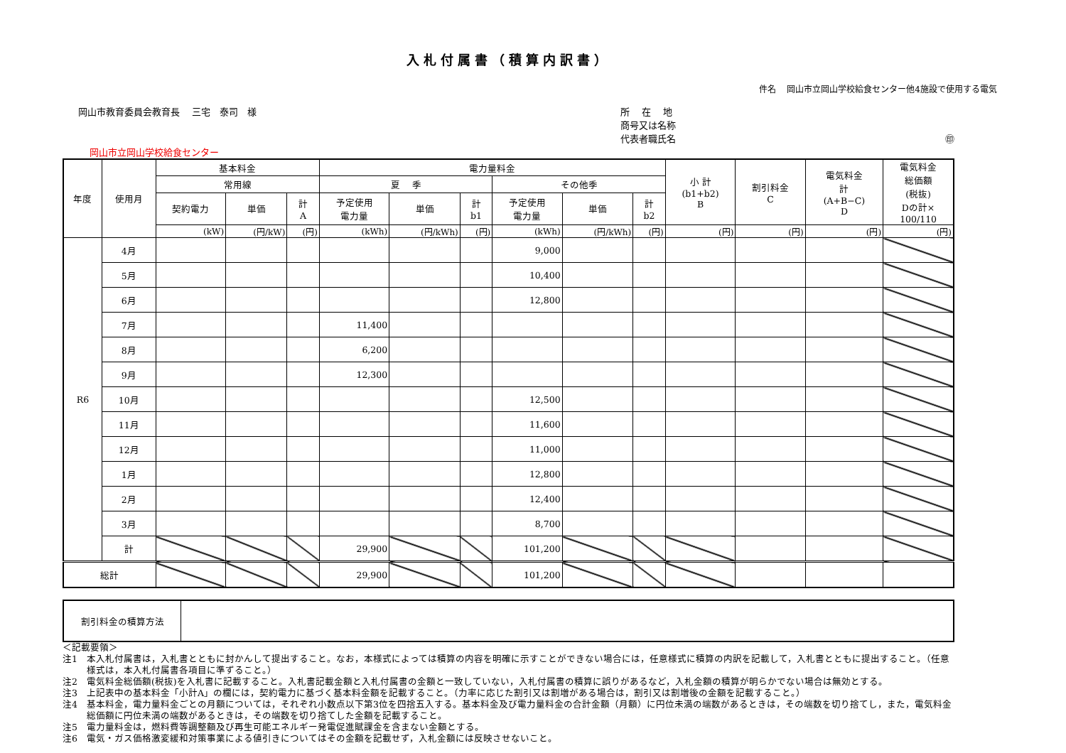入札付属書（積算内訳書）
件名　 岡山市立岡山学校給食センター他4施設で使用する電気
岡山市教育委員会教育長　 三宅　泰司　様
所　 在　 地
商号又は名称
代表者職氏名 ㊞
岡山市立岡山学校給食センター
| 年度 | 使用月 | 基本料金 | | | 電力量料金 | | | | | | 小 計 (b1+b2) B | 割引料金 C | 電気料金 計 (A+B−C) D | 電気料金 総価額 (税抜) Dの計× 100/110 |
| --- | --- | --- | --- | --- | --- | --- | --- | --- | --- | --- | --- | --- | --- | --- |
| | | 常用線 | | | 夏 季 | | | その他季 | | | | | | |
| | | 契約電力 | 単価 | 計 A | 予定使用 電力量 | 単価 | 計 b1 | 予定使用 電力量 | 単価 | 計 b2 | | | | |
| | | (kW) | (円/kW) | (円) | (kWh) | (円/kWh) | (円) | (kWh) | (円/kWh) | (円) | (円) | (円) | (円) | (円) |
| R6 | 4月 | | | | | | | 9,000 | | | | | | |
| | 5月 | | | | | | | 10,400 | | | | | | |
| | 6月 | | | | | | | 12,800 | | | | | | |
| | 7月 | | | | 11,400 | | | | | | | | | |
| | 8月 | | | | 6,200 | | | | | | | | | |
| | 9月 | | | | 12,300 | | | | | | | | | |
| | 10月 | | | | | | | 12,500 | | | | | | |
| | 11月 | | | | | | | 11,600 | | | | | | |
| | 12月 | | | | | | | 11,000 | | | | | | |
| | 1月 | | | | | | | 12,800 | | | | | | |
| | 2月 | | | | | | | 12,400 | | | | | | |
| | 3月 | | | | | | | 8,700 | | | | | | |
| | 計 | | | | 29,900 | | | 101,200 | | | | | | |
| 総計 | | | | | 29,900 | | | 101,200 | | | | | | |
| 割引料金の積算方法 | |
＜記載要領＞
注1　本入札付属書は，入札書とともに封かんして提出すること。なお，本様式によっては積算の内容を明確に示すことができない場合には，任意様式に積算の内訳を記載して，入札書とともに提出すること。（任意様式は，本入札付属書各項目に準ずること。）
注2　電気料金総価額(税抜)を入札書に記載すること。入札書記載金額と入札付属書の金額と一致していない，入札付属書の積算に誤りがあるなど，入札金額の積算が明らかでない場合は無効とする。
注3　上記表中の基本料金「小計A」の欄には，契約電力に基づく基本料金額を記載すること。（力率に応じた割引又は割増がある場合は，割引又は割増後の金額を記載すること。）
注4　基本料金，電力量料金ごとの月額については，それぞれ小数点以下第3位を四捨五入する。基本料金及び電力量料金の合計金額（月額）に円位未満の端数があるときは，その端数を切り捨てし，また，電気料金総価額に円位未満の端数があるときは，その端数を切り捨てした金額を記載すること。
注5　電力量料金は，燃料費等調整額及び再生可能エネルギー発電促進賦課金を含まない金額とする。
注6　電気・ガス価格激変緩和対策事業による値引きについてはその金額を記載せず，入札金額には反映させないこと。